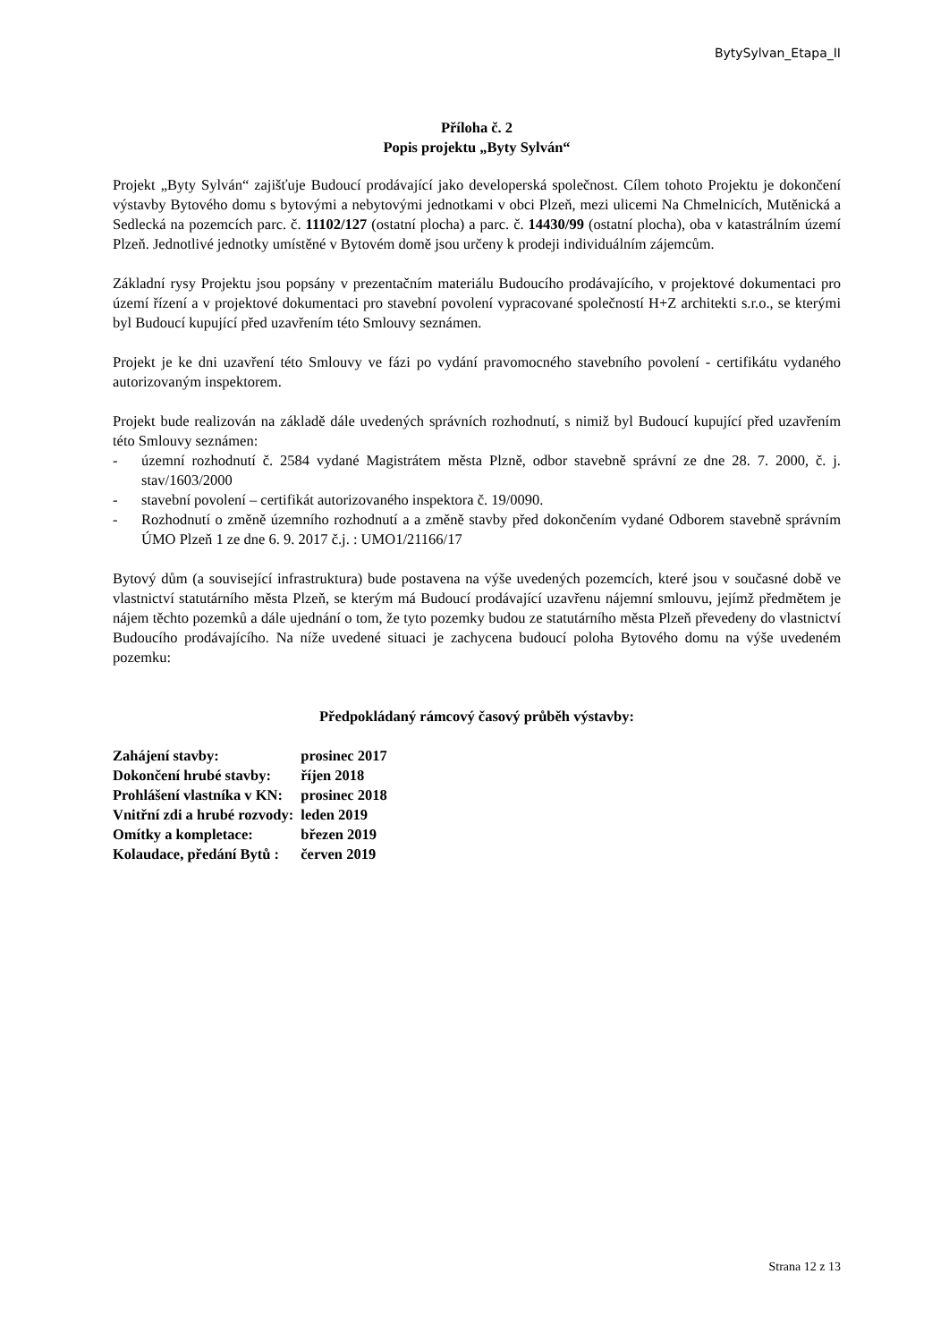BytySylvan_Etapa_II
Příloha č. 2
Popis projektu „Byty Sylván“
Projekt „Byty Sylván“ zajišťuje Budoucí prodávající jako developerská společnost. Cílem tohoto Projektu je dokončení výstavby Bytového domu s bytovými a nebytovými jednotkami v obci Plzeň, mezi ulicemi Na Chmelnicích, Mutěnická a Sedlecká na pozemcích parc. č. 11102/127 (ostatní plocha) a parc. č. 14430/99 (ostatní plocha), oba v katastrálním území Plzeň. Jednotlivé jednotky umístěné v Bytovém domě jsou určeny k prodeji individuálním zájemcům.
Základní rysy Projektu jsou popsány v prezentačním materiálu Budoucího prodávajícího, v projektové dokumentaci pro území řízení a v projektové dokumentaci pro stavební povolení vypracované společností H+Z architekti s.r.o., se kterými byl Budoucí kupující před uzavřením této Smlouvy seznámen.
Projekt je ke dni uzavření této Smlouvy ve fázi po vydání pravomocného stavebního povolení - certifikátu vydaného autorizovaným inspektorem.
Projekt bude realizován na základě dále uvedených správních rozhodnutí, s nimiž byl Budoucí kupující před uzavřením této Smlouvy seznámen:
- územní rozhodnutí č. 2584 vydané Magistrátem města Plzně, odbor stavebně správní ze dne 28. 7. 2000, č. j. stav/1603/2000
- stavební povolení – certifikát autorizovaného inspektora č. 19/0090.
- Rozhodnutí o změně územního rozhodnutí a a změně stavby před dokončením vydané Odborem stavebně správním ÚMO Plzeň 1 ze dne 6. 9. 2017 č.j. : UMO1/21166/17
Bytový dům (a související infrastruktura) bude postavena na výše uvedených pozemcích, které jsou v současné době ve vlastnictví statutárního města Plzeň, se kterým má Budoucí prodávající uzavřenu nájemní smlouvu, jejímž předmětem je nájem těchto pozemků a dále ujednání o tom, že tyto pozemky budou ze statutárního města Plzeň převedeny do vlastnictví Budoucího prodávajícího. Na níže uvedené situaci je zachycena budoucí poloha Bytového domu na výše uvedeném pozemku:
Předpokládaný rámcový časový průběh výstavby:
| Zahájení stavby: | prosinec 2017 |
| Dokončení hrubé stavby: | říjen 2018 |
| Prohlášení vlastníka v KN: | prosinec 2018 |
| Vnitřní zdi a hrubé rozvody: | leden 2019 |
| Omítky a kompletace: | březen 2019 |
| Kolaudace, předání Bytů : | červen 2019 |
Strana 12 z 13